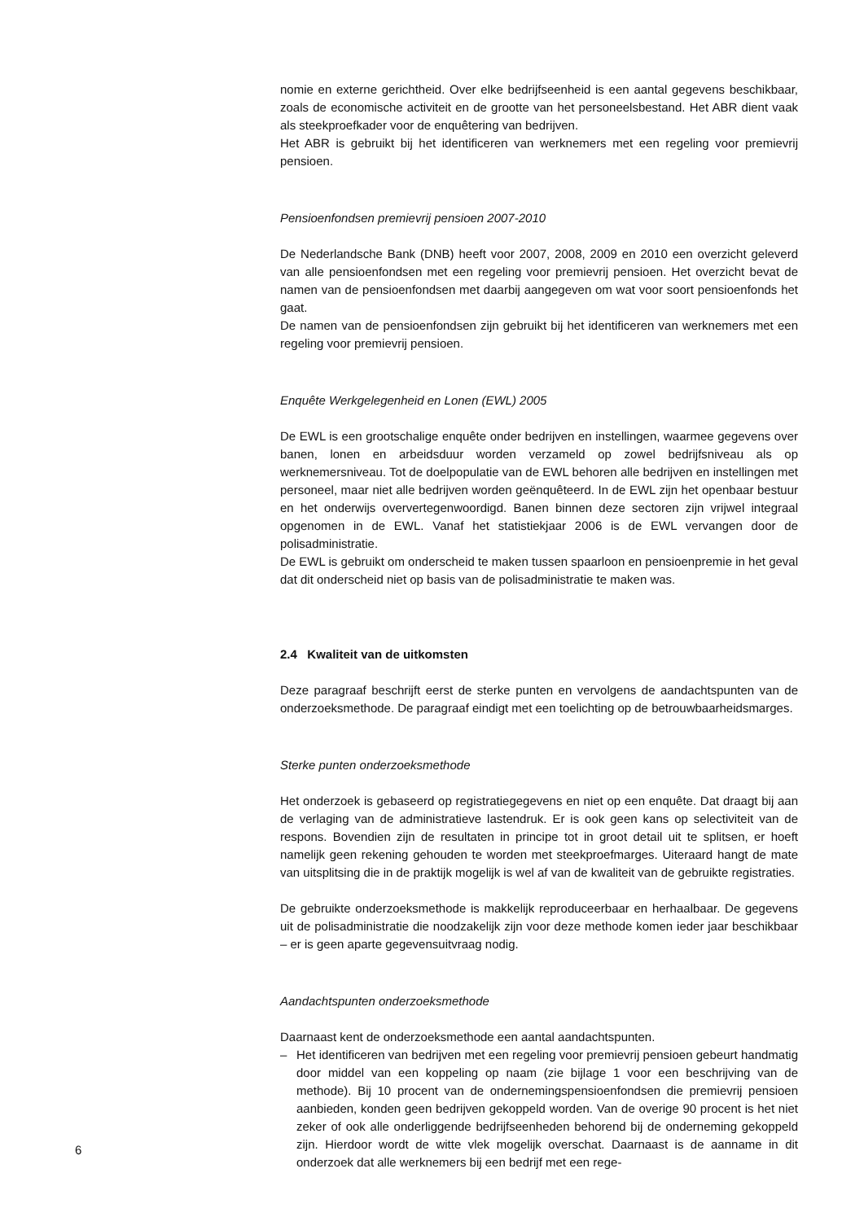nomie en externe gerichtheid. Over elke bedrijfseenheid is een aantal gegevens beschikbaar, zoals de economische activiteit en de grootte van het personeelsbestand. Het ABR dient vaak als steekproefkader voor de enquêtering van bedrijven.
Het ABR is gebruikt bij het identificeren van werknemers met een regeling voor premievrij pensioen.
Pensioenfondsen premievrij pensioen 2007-2010
De Nederlandsche Bank (DNB) heeft voor 2007, 2008, 2009 en 2010 een overzicht geleverd van alle pensioenfondsen met een regeling voor premievrij pensioen. Het overzicht bevat de namen van de pensioenfondsen met daarbij aangegeven om wat voor soort pensioenfonds het gaat.
De namen van de pensioenfondsen zijn gebruikt bij het identificeren van werknemers met een regeling voor premievrij pensioen.
Enquête Werkgelegenheid en Lonen (EWL) 2005
De EWL is een grootschalige enquête onder bedrijven en instellingen, waarmee gegevens over banen, lonen en arbeidsduur worden verzameld op zowel bedrijfsniveau als op werknemersniveau. Tot de doelpopulatie van de EWL behoren alle bedrijven en instellingen met personeel, maar niet alle bedrijven worden geënquêteerd. In de EWL zijn het openbaar bestuur en het onderwijs oververtegenwoordigd. Banen binnen deze sectoren zijn vrijwel integraal opgenomen in de EWL. Vanaf het statistiekjaar 2006 is de EWL vervangen door de polisadministratie.
De EWL is gebruikt om onderscheid te maken tussen spaarloon en pensioenpremie in het geval dat dit onderscheid niet op basis van de polisadministratie te maken was.
2.4 Kwaliteit van de uitkomsten
Deze paragraaf beschrijft eerst de sterke punten en vervolgens de aandachtspunten van de onderzoeksmethode. De paragraaf eindigt met een toelichting op de betrouwbaarheidsmarges.
Sterke punten onderzoeksmethode
Het onderzoek is gebaseerd op registratiegegevens en niet op een enquête. Dat draagt bij aan de verlaging van de administratieve lastendruk. Er is ook geen kans op selectiviteit van de respons. Bovendien zijn de resultaten in principe tot in groot detail uit te splitsen, er hoeft namelijk geen rekening gehouden te worden met steekproefmarges. Uiteraard hangt de mate van uitsplitsing die in de praktijk mogelijk is wel af van de kwaliteit van de gebruikte registraties.
De gebruikte onderzoeksmethode is makkelijk reproduceerbaar en herhaalbaar. De gegevens uit de polisadministratie die noodzakelijk zijn voor deze methode komen ieder jaar beschikbaar – er is geen aparte gegevensuitvraag nodig.
Aandachtspunten onderzoeksmethode
Daarnaast kent de onderzoeksmethode een aantal aandachtspunten.
– Het identificeren van bedrijven met een regeling voor premievrij pensioen gebeurt handmatig door middel van een koppeling op naam (zie bijlage 1 voor een beschrijving van de methode). Bij 10 procent van de ondernemingspensioenfondsen die premievrij pensioen aanbieden, konden geen bedrijven gekoppeld worden. Van de overige 90 procent is het niet zeker of ook alle onderliggende bedrijfseenheden behorend bij de onderneming gekoppeld zijn. Hierdoor wordt de witte vlek mogelijk overschat. Daarnaast is de aanname in dit onderzoek dat alle werknemers bij een bedrijf met een rege-
6